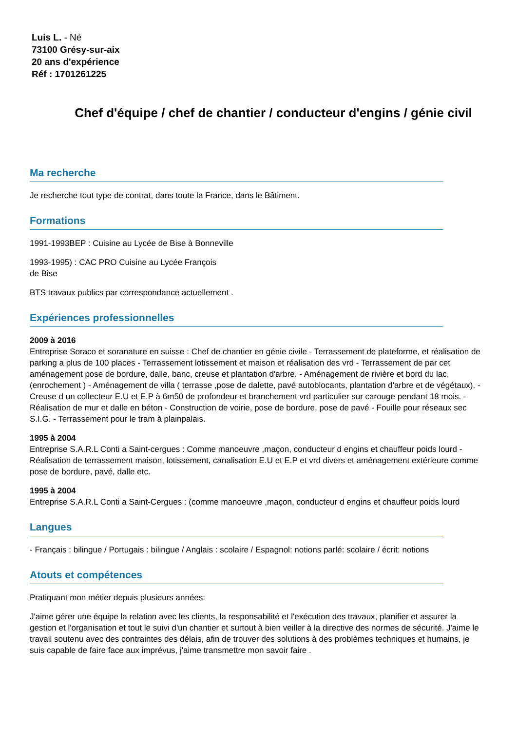Luis L. - Né
73100 Grésy-sur-aix
20 ans d'expérience
Réf : 1701261225
Chef d'équipe / chef de chantier / conducteur d'engins / génie civil
Ma recherche
Je recherche tout type de contrat, dans toute la France, dans le Bâtiment.
Formations
1991-1993BEP : Cuisine au Lycée de Bise à Bonneville
1993-1995) : CAC PRO Cuisine au Lycée François
de Bise
BTS travaux publics par correspondance actuellement .
Expériences professionnelles
2009 à 2016
Entreprise Soraco et soranature en suisse : Chef de chantier en génie civile - Terrassement de plateforme, et réalisation de parking a plus de 100 places - Terrassement lotissement et maison et réalisation des vrd - Terrassement de par cet aménagement pose de bordure, dalle, banc, creuse et plantation d'arbre. - Aménagement de rivière et bord du lac, (enrochement ) - Aménagement de villa ( terrasse ,pose de dalette, pavé autoblocants, plantation d'arbre et de végétaux). - Creuse d un collecteur E.U et E.P à 6m50 de profondeur et branchement vrd particulier sur carouge pendant 18 mois. - Réalisation de mur et dalle en béton - Construction de voirie, pose de bordure, pose de pavé - Fouille pour réseaux sec S.I.G. - Terrassement pour le tram à plainpalais.
1995 à 2004
Entreprise S.A.R.L Conti a Saint-cergues : Comme manoeuvre ,maçon, conducteur d engins et chauffeur poids lourd - Réalisation de terrassement maison, lotissement, canalisation E.U et E.P et vrd divers et aménagement extérieure comme pose de bordure, pavé, dalle etc.
1995 à 2004
Entreprise S.A.R.L Conti a Saint-Cergues : (comme manoeuvre ,maçon, conducteur d engins et chauffeur poids lourd
Langues
- Français : bilingue / Portugais : bilingue / Anglais : scolaire / Espagnol: notions parlé: scolaire / écrit: notions
Atouts et compétences
Pratiquant mon métier depuis plusieurs années:
J'aime gérer une équipe la relation avec les clients, la responsabilité et l'exécution des travaux, planifier et assurer la gestion et l'organisation et tout le suivi d'un chantier et surtout à bien veiller à la directive des normes de sécurité. J'aime le travail soutenu avec des contraintes des délais, afin de trouver des solutions à des problèmes techniques et humains, je suis capable de faire face aux imprévus, j'aime transmettre mon savoir faire .